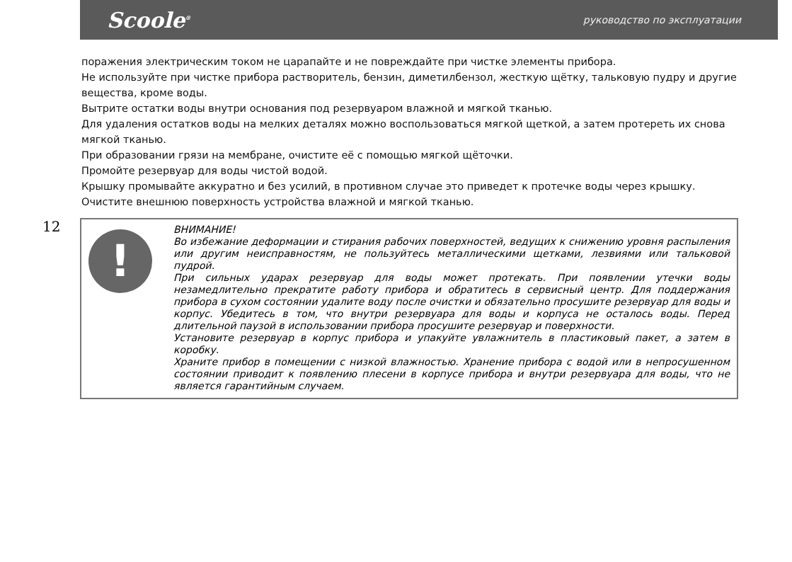Scoole<sup>®</sup>
руководство по эксплуатации
поражения электрическим током не царапайте и не повреждайте при чистке элементы прибора.
Не используйте при чистке прибора растворитель, бензин, диметилбензол, жесткую щётку, тальковую пудру и другие вещества, кроме воды.
Вытрите остатки воды внутри основания под резервуаром влажной и мягкой тканью.
Для удаления остатков воды на мелких деталях можно воспользоваться мягкой щеткой, а затем протереть их снова мягкой тканью.
При образовании грязи на мембране, очистите её с помощью мягкой щёточки.
Промойте резервуар для воды чистой водой.
Крышку промывайте аккуратно и без усилий, в противном случае это приведет к протечке воды через крышку.
Очистите внешнюю поверхность устройства влажной и мягкой тканью.
12
!
ВНИМАНИЕ!
Во избежание деформации и стирания рабочих поверхностей, ведущих к снижению уровня распыления или другим неисправностям, не пользуйтесь металлическими щетками, лезвиями или тальковой пудрой.
При сильных ударах резервуар для воды может протекать. При появлении утечки воды незамедлительно прекратите работу прибора и обратитесь в сервисный центр. Для поддержания прибора в сухом состоянии удалите воду после очистки и обязательно просушите резервуар для воды и корпус. Убедитесь в том, что внутри резервуара для воды и корпуса не осталось воды. Перед длительной паузой в использовании прибора просушите резервуар и поверхности.
Установите резервуар в корпус прибора и упакуйте увлажнитель в пластиковый пакет, а затем в коробку.
Храните прибор в помещении с низкой влажностью. Хранение прибора с водой или в непросушенном состоянии приводит к появлению плесени в корпусе прибора и внутри резервуара для воды, что не является гарантийным случаем.